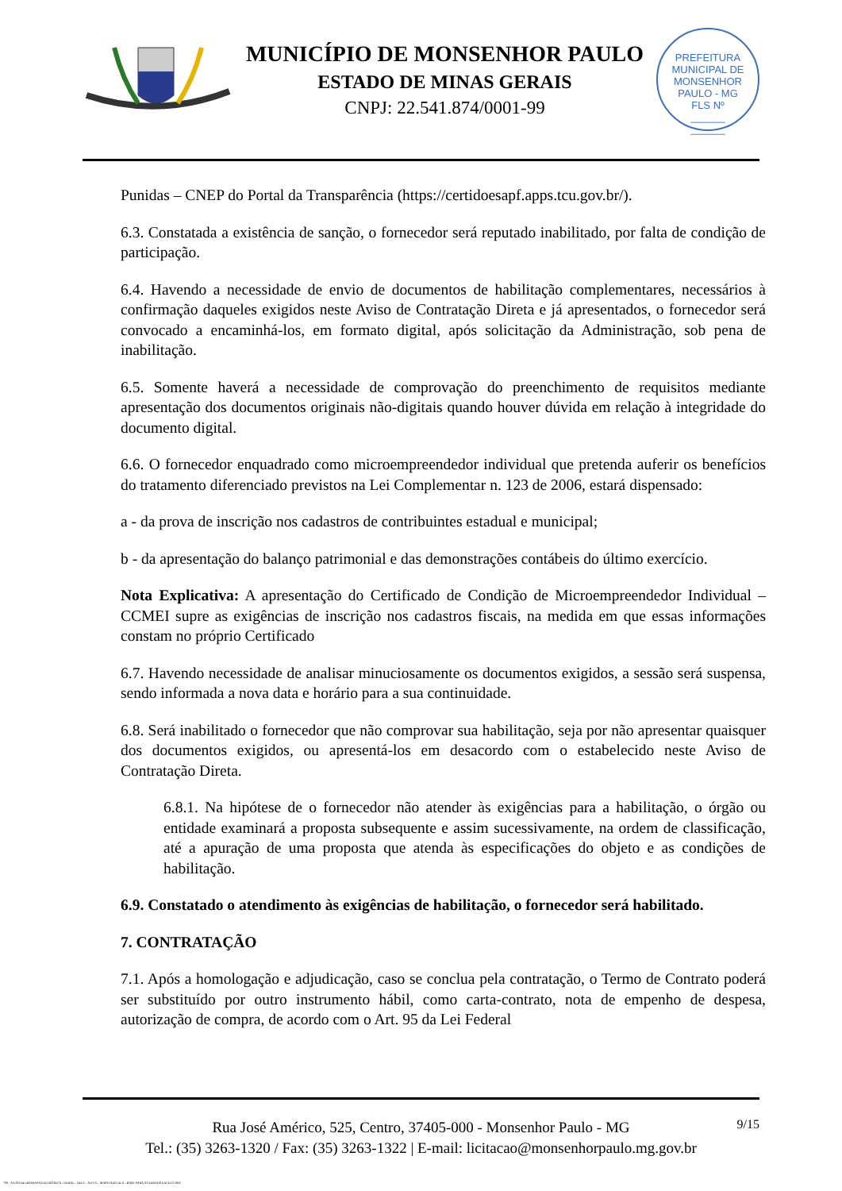MUNICÍPIO DE MONSENHOR PAULO
ESTADO DE MINAS GERAIS
CNPJ: 22.541.874/0001-99
PREFEITURA MUNICIPAL DE MONSENHOR PAULO - MG
FLS Nº
______
______
Punidas – CNEP do Portal da Transparência (https://certidoesapf.apps.tcu.gov.br/).
6.3. Constatada a existência de sanção, o fornecedor será reputado inabilitado, por falta de condição de participação.
6.4. Havendo a necessidade de envio de documentos de habilitação complementares, necessários à confirmação daqueles exigidos neste Aviso de Contratação Direta e já apresentados, o fornecedor será convocado a encaminhá-los, em formato digital, após solicitação da Administração, sob pena de inabilitação.
6.5. Somente haverá a necessidade de comprovação do preenchimento de requisitos mediante apresentação dos documentos originais não-digitais quando houver dúvida em relação à integridade do documento digital.
6.6. O fornecedor enquadrado como microempreendedor individual que pretenda auferir os benefícios do tratamento diferenciado previstos na Lei Complementar n. 123 de 2006, estará dispensado:
a - da prova de inscrição nos cadastros de contribuintes estadual e municipal;
b - da apresentação do balanço patrimonial e das demonstrações contábeis do último exercício.
Nota Explicativa: A apresentação do Certificado de Condição de Microempreendedor Individual – CCMEI supre as exigências de inscrição nos cadastros fiscais, na medida em que essas informações constam no próprio Certificado
6.7. Havendo necessidade de analisar minuciosamente os documentos exigidos, a sessão será suspensa, sendo informada a nova data e horário para a sua continuidade.
6.8. Será inabilitado o fornecedor que não comprovar sua habilitação, seja por não apresentar quaisquer dos documentos exigidos, ou apresentá-los em desacordo com o estabelecido neste Aviso de Contratação Direta.
6.8.1. Na hipótese de o fornecedor não atender às exigências para a habilitação, o órgão ou entidade examinará a proposta subsequente e assim sucessivamente, na ordem de classificação, até a apuração de uma proposta que atenda às especificações do objeto e as condições de habilitação.
6.9. Constatado o atendimento às exigências de habilitação, o fornecedor será habilitado.
7. CONTRATAÇÃO
7.1. Após a homologação e adjudicação, caso se conclua pela contratação, o Termo de Contrato poderá ser substituído por outro instrumento hábil, como carta-contrato, nota de empenho de despesa, autorização de compra, de acordo com o Art. 95 da Lei Federal
9/15 Rua José Américo, 525, Centro, 37405-000 - Monsenhor Paulo - MG
Tel.: (35) 3263-1320 / Fax: (35) 3263-1322 | E-mail: licitacao@monsenhorpaulo.mg.gov.br
780 - AVISO DE DISPENSA ELETRÔNICA - GERAL - NLLC - ATIVO - APROVADO DLA - BASE PARA AS DEMAIS EXCETO SRP